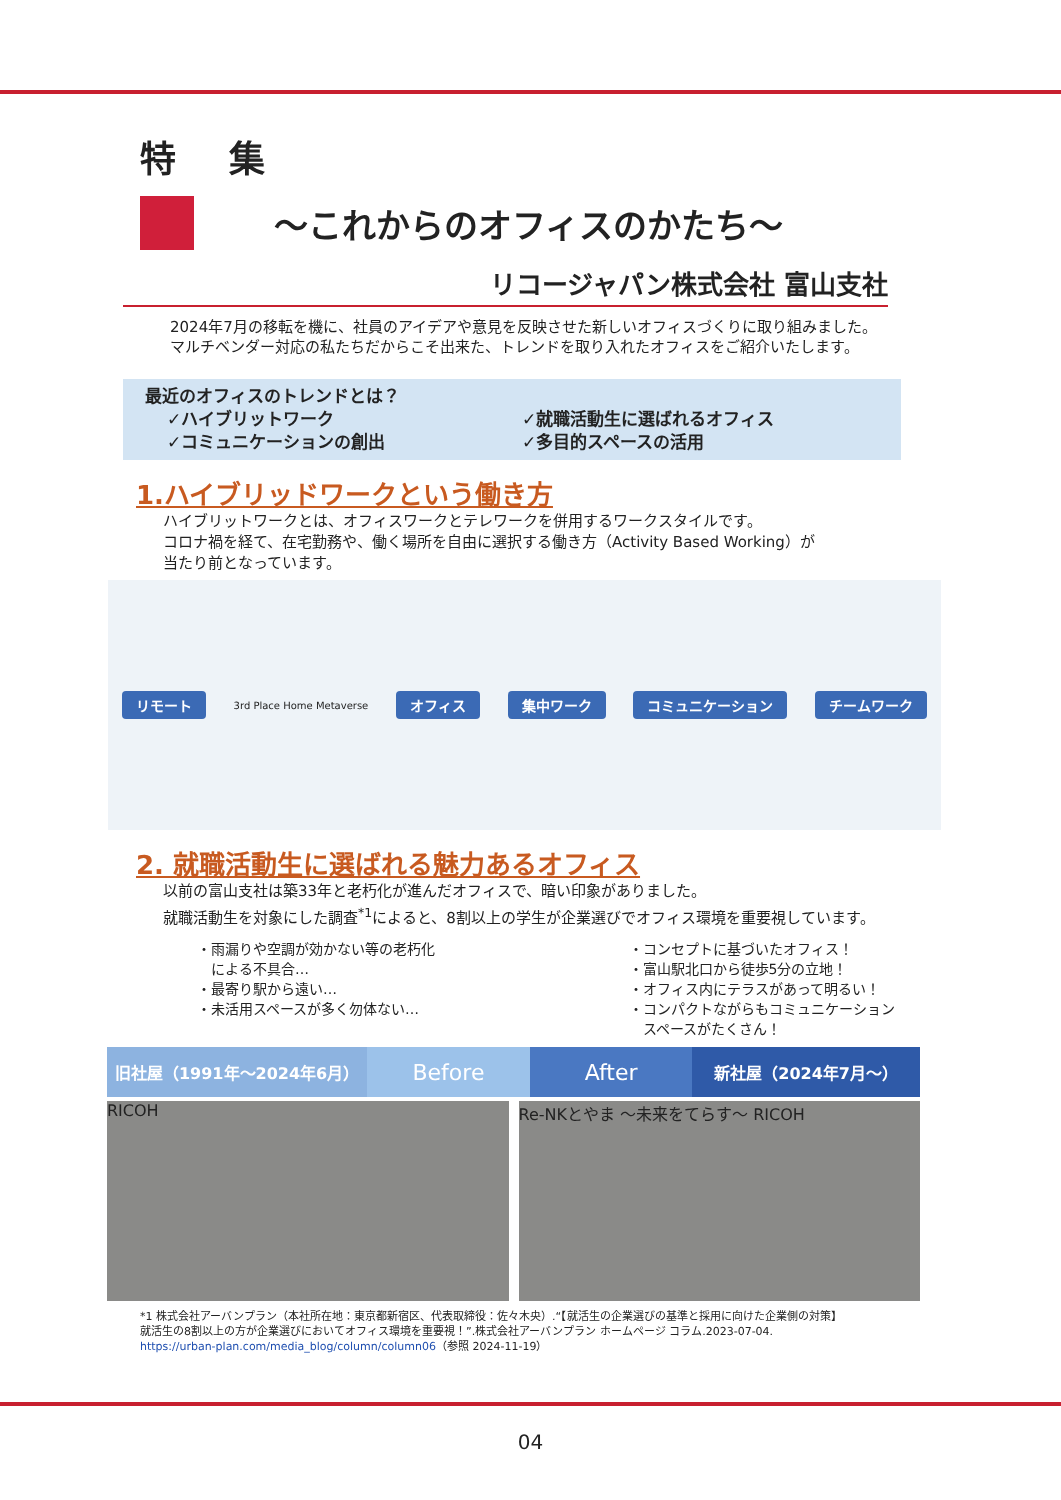特 集
～これからのオフィスのかたち～
リコージャパン株式会社 富山支社
2024年7月の移転を機に、社員のアイデアや意見を反映させた新しいオフィスづくりに取り組みました。
マルチベンダー対応の私たちだからこそ出来た、トレンドを取り入れたオフィスをご紹介いたします。
最近のオフィスのトレンドとは？
✓ハイブリットワーク
✓コミュニケーションの創出
✓就職活動生に選ばれるオフィス
✓多目的スペースの活用
1.ハイブリッドワークという働き方
ハイブリットワークとは、オフィスワークとテレワークを併用するワークスタイルです。
コロナ禍を経て、在宅勤務や、働く場所を自由に選択する働き方（Activity Based Working）が
当たり前となっています。
リモート 3rd Place Home Metaverse オフィス 集中ワーク コミュニケーション チームワーク
2. 就職活動生に選ばれる魅力あるオフィス
以前の富山支社は築33年と老朽化が進んだオフィスで、暗い印象がありました。
就職活動生を対象にした調査<sup>*1</sup>によると、8割以上の学生が企業選びでオフィス環境を重要視しています。
・雨漏りや空調が効かない等の老朽化
　による不具合…
・最寄り駅から遠い…
・未活用スペースが多く勿体ない…
・コンセプトに基づいたオフィス！
・富山駅北口から徒歩5分の立地！
・オフィス内にテラスがあって明るい！
・コンパクトながらもコミュニケーション
　スペースがたくさん！
旧社屋（1991年～2024年6月）
Before After
新社屋（2024年7月～）
RICOH Re-NKとやま ～未来をてらす～ RICOH
*1 株式会社アーバンプラン（本社所在地：東京都新宿区、代表取締役：佐々木央）.“【就活生の企業選びの基準と採用に向けた企業側の対策】
就活生の8割以上の方が企業選びにおいてオフィス環境を重要視！”.株式会社アーバンプラン ホームページ コラム.2023-07-04.
https://urban-plan.com/media_blog/column/column06（参照 2024-11-19）
04